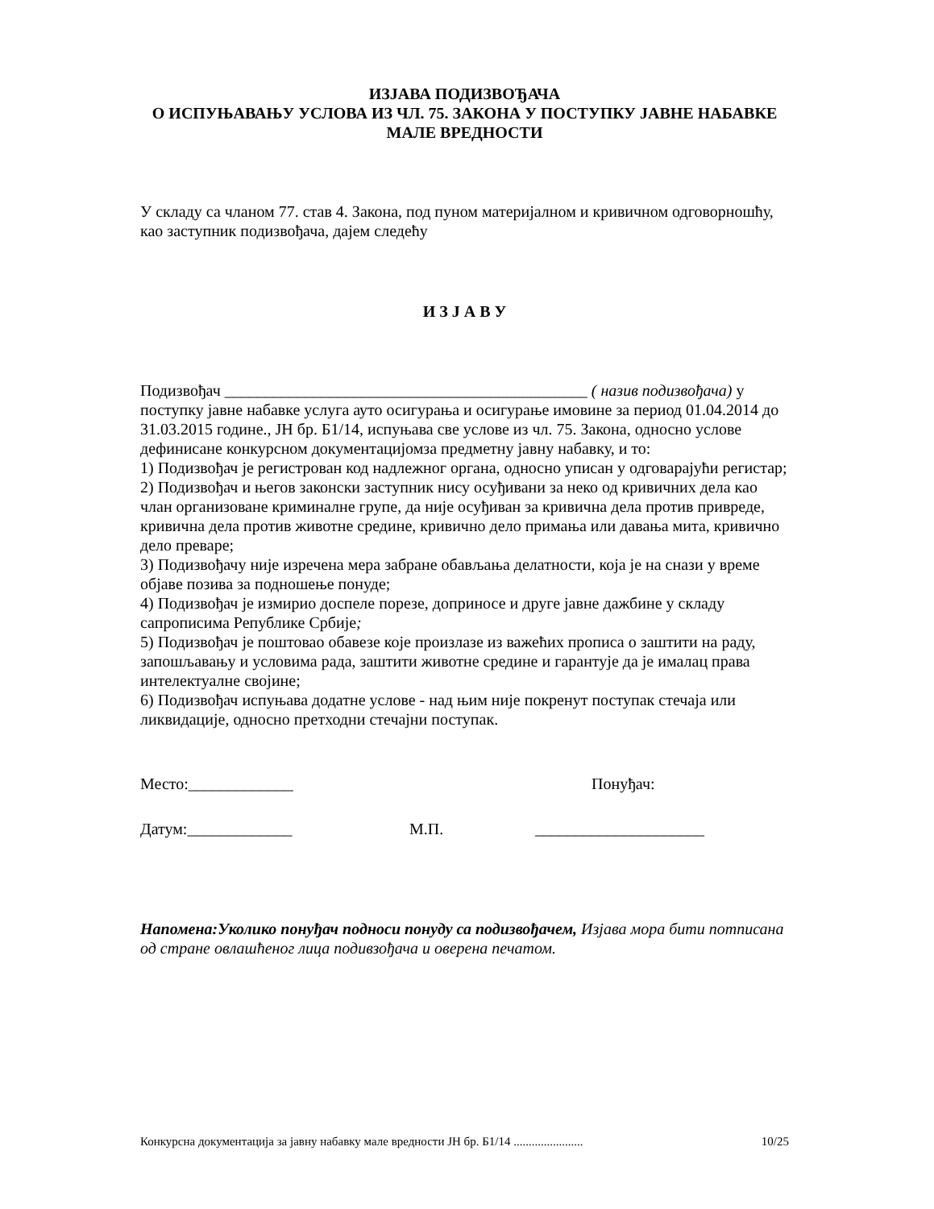ИЗЈАВА ПОДИЗВОЂАЧА
О ИСПУЊАВАЊУ УСЛОВА ИЗ ЧЛ. 75. ЗАКОНА У ПОСТУПКУ ЈАВНЕ НАБАВКЕ МАЛЕ ВРЕДНОСТИ
У складу са чланом 77. став 4. Закона, под пуном материјалном и кривичном одговорношћу, као заступник подизвођача, дајем следећу
И З Ј А В У
Подизвођач _____________________________________________ ( назив подизвођача) у поступку јавне набавке услуга ауто осигурања и осигурање имовине за период 01.04.2014 до 31.03.2015 године., ЈН бр. Б1/14, испуњава све услове из чл. 75. Закона, односно услове дефинисане конкурсном документацијомза предметну јавну набавку, и то:
1) Подизвођач је регистрован код надлежног органа, односно уписан у одговарајући регистар;
2) Подизвођач и његов законски заступник нису осуђивани за неко од кривичних дела као члан организоване криминалне групе, да није осуђиван за кривична дела против привреде, кривична дела против животне средине, кривично дело примања или давања мита, кривично дело преваре;
3) Подизвођачу није изречена мера забране обављања делатности, која је на снази у време објаве позива за подношење понуде;
4) Подизвођач је измирио доспеле порезе, доприносе и друге јавне дажбине у складу сапрописима Републике Србије;
5) Подизвођач је поштовао обавезе које произлазе из важећих прописа о заштити на раду, запошљавању и условима рада, заштити животне средине и гарантује да је ималац права интелектуалне својине;
6) Подизвођач испуњава додатне услове - над њим није покренут поступак стечаја или ликвидације, односно претходни стечајни поступак.
Место:_____________ Понуђач:
Датум:_____________ М.П. _____________________
Напомена:Уколико понуђач подноси понуду са подизвођачем, Изјава мора бити потписана од стране овлашћеног лица подивзођача и оверена печатом.
Конкурсна документација за јавну набавку мале вредности ЈН бр. Б1/14 ....................... 10/25